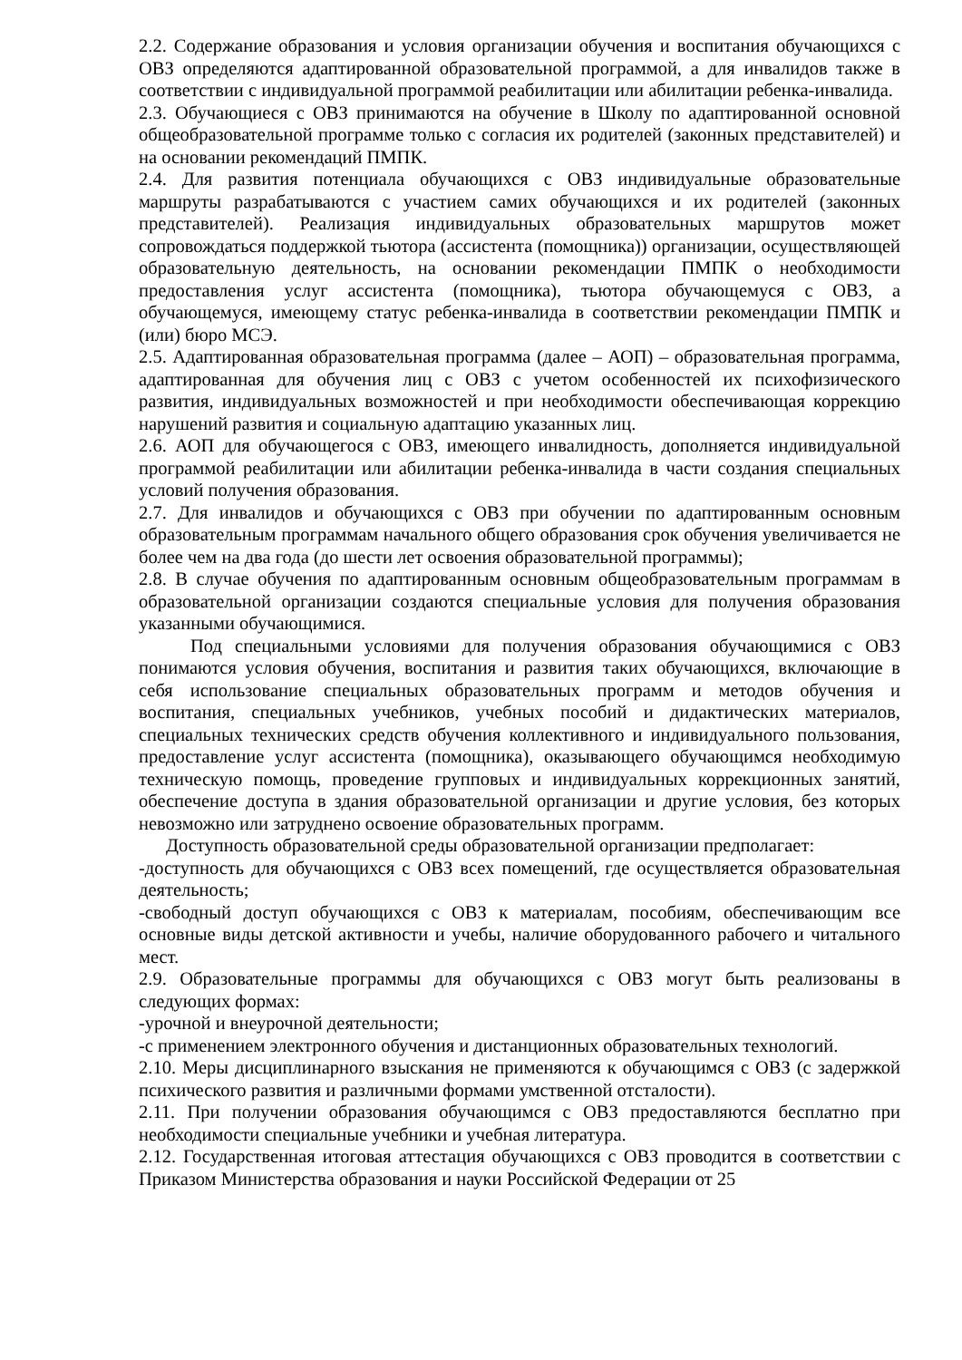2.2. Содержание образования и условия организации обучения и воспитания обучающихся с ОВЗ определяются адаптированной образовательной программой, а для инвалидов также в соответствии с индивидуальной программой реабилитации или абилитации ребенка-инвалида.
2.3. Обучающиеся с ОВЗ принимаются на обучение в Школу по адаптированной основной общеобразовательной программе только с согласия их родителей (законных представителей) и на основании рекомендаций ПМПК.
2.4. Для развития потенциала обучающихся с ОВЗ индивидуальные образовательные маршруты разрабатываются с участием самих обучающихся и их родителей (законных представителей). Реализация индивидуальных образовательных маршрутов может сопровождаться поддержкой тьютора (ассистента (помощника)) организации, осуществляющей образовательную деятельность, на основании рекомендации ПМПК о необходимости предоставления услуг ассистента (помощника), тьютора обучающемуся с ОВЗ, а обучающемуся, имеющему статус ребенка-инвалида в соответствии рекомендации ПМПК и (или) бюро МСЭ.
2.5. Адаптированная образовательная программа (далее – АОП) – образовательная программа, адаптированная для обучения лиц с ОВЗ с учетом особенностей их психофизического развития, индивидуальных возможностей и при необходимости обеспечивающая коррекцию нарушений развития и социальную адаптацию указанных лиц.
2.6. АОП для обучающегося с ОВЗ, имеющего инвалидность, дополняется индивидуальной программой реабилитации или абилитации ребенка-инвалида в части создания специальных условий получения образования.
2.7. Для инвалидов и обучающихся с ОВЗ при обучении по адаптированным основным образовательным программам начального общего образования срок обучения увеличивается не более чем на два года (до шести лет освоения образовательной программы);
2.8. В случае обучения по адаптированным основным общеобразовательным программам в образовательной организации создаются специальные условия для получения образования указанными обучающимися.
Под специальными условиями для получения образования обучающимися с ОВЗ понимаются условия обучения, воспитания и развития таких обучающихся, включающие в себя использование специальных образовательных программ и методов обучения и воспитания, специальных учебников, учебных пособий и дидактических материалов, специальных технических средств обучения коллективного и индивидуального пользования, предоставление услуг ассистента (помощника), оказывающего обучающимся необходимую техническую помощь, проведение групповых и индивидуальных коррекционных занятий, обеспечение доступа в здания образовательной организации и другие условия, без которых невозможно или затруднено освоение образовательных программ.
Доступность образовательной среды образовательной организации предполагает:
-доступность для обучающихся с ОВЗ всех помещений, где осуществляется образовательная деятельность;
-свободный доступ обучающихся с ОВЗ к материалам, пособиям, обеспечивающим все основные виды детской активности и учебы, наличие оборудованного рабочего и читального мест.
2.9. Образовательные программы для обучающихся с ОВЗ могут быть реализованы в следующих формах:
-урочной и внеурочной деятельности;
-с применением электронного обучения и дистанционных образовательных технологий.
2.10. Меры дисциплинарного взыскания не применяются к обучающимся с ОВЗ (с задержкой психического развития и различными формами умственной отсталости).
2.11. При получении образования обучающимся с ОВЗ предоставляются бесплатно при необходимости специальные учебники и учебная литература.
2.12. Государственная итоговая аттестация обучающихся с ОВЗ проводится в соответствии с Приказом Министерства образования и науки Российской Федерации от 25